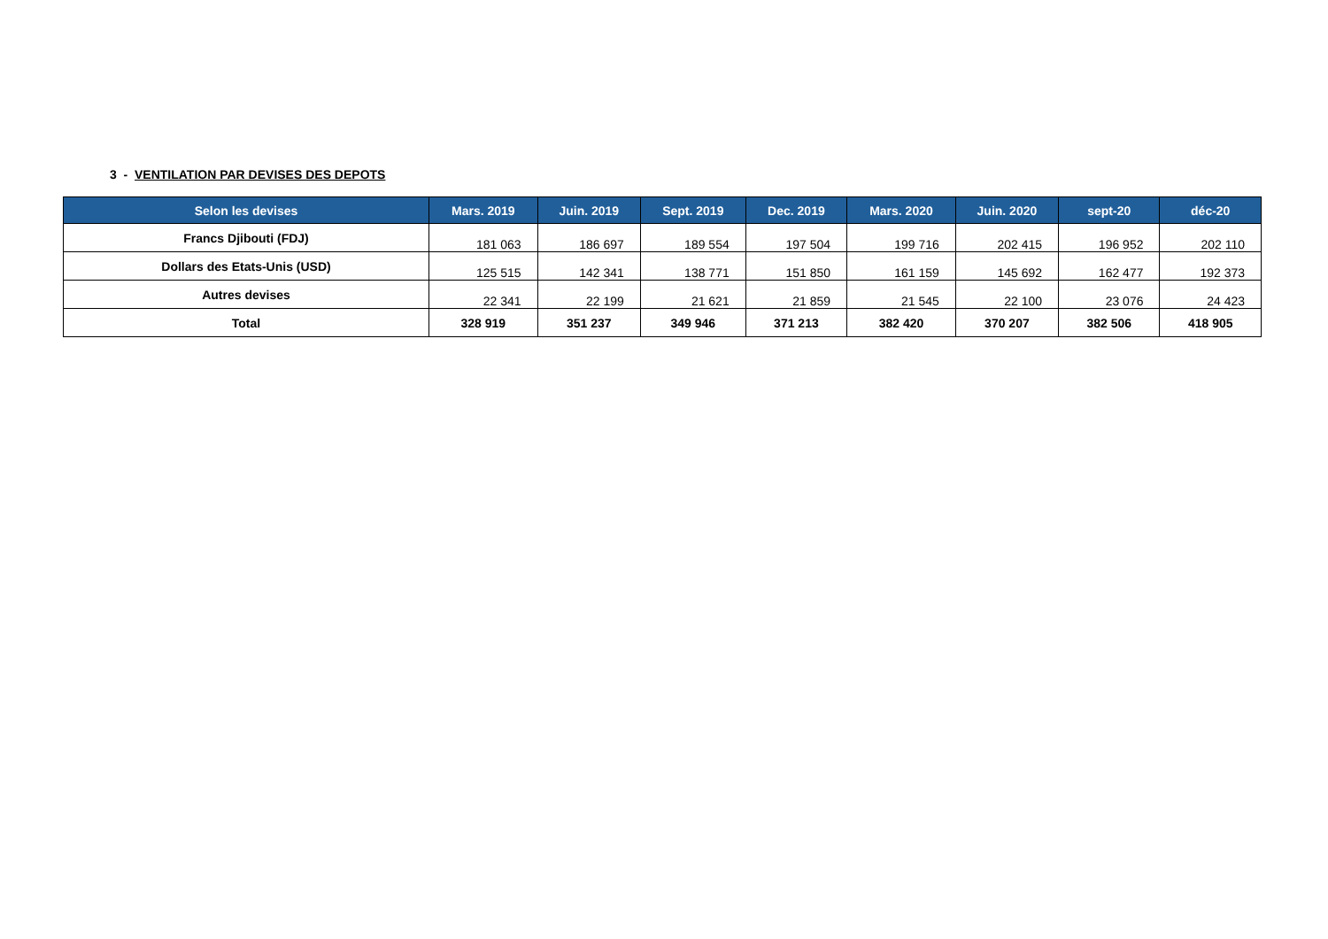3 - VENTILATION PAR DEVISES DES DEPOTS
| Selon les devises | Mars. 2019 | Juin. 2019 | Sept. 2019 | Dec. 2019 | Mars. 2020 | Juin. 2020 | sept-20 | déc-20 |
| --- | --- | --- | --- | --- | --- | --- | --- | --- |
| Francs Djibouti (FDJ) | 181 063 | 186 697 | 189 554 | 197 504 | 199 716 | 202 415 | 196 952 | 202 110 |
| Dollars des Etats-Unis (USD) | 125 515 | 142 341 | 138 771 | 151 850 | 161 159 | 145 692 | 162 477 | 192 373 |
| Autres devises | 22 341 | 22 199 | 21 621 | 21 859 | 21 545 | 22 100 | 23 076 | 24 423 |
| Total | 328 919 | 351 237 | 349 946 | 371 213 | 382 420 | 370 207 | 382 506 | 418 905 |